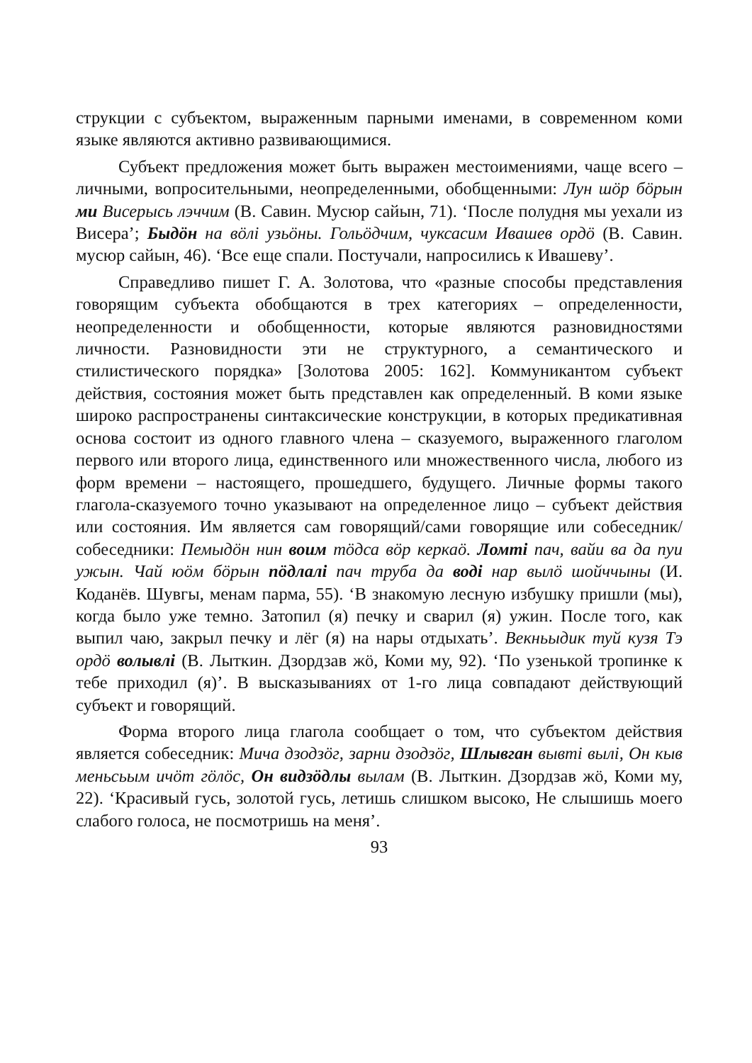струкции с субъектом, выраженным парными именами, в современном коми языке являются активно развивающимися.
Субъект предложения может быть выражен местоимениями, чаще всего – личными, вопросительными, неопределенными, обобщенными: Лун шӧр бӧрын ми Висерысь лэччим (В. Савин. Мусюр сайын, 71). ‘После полудня мы уехали из Висера’; Быдӧн на вӧлі узьӧны. Гольӧдчим, чуксасим Ивашев ордӧ (В. Савин. мусюр сайын, 46). ‘Все еще спали. Постучали, напросились к Ивашеву’.
Справедливо пишет Г. А. Золотова, что «разные способы представления говорящим субъекта обобщаются в трех категориях – определенности, неопределенности и обобщенности, которые являются разновидностями личности. Разновидности эти не структурного, а семантического и стилистического порядка» [Золотова 2005: 162]. Коммуникантом субъект действия, состояния может быть представлен как определенный. В коми языке широко распространены синтаксические конструкции, в которых предикативная основа состоит из одного главного члена – сказуемого, выраженного глаголом первого или второго лица, единственного или множественного числа, любого из форм времени – настоящего, прошедшего, будущего. Личные формы такого глагола-сказуемого точно указывают на определенное лицо – субъект действия или состояния. Им является сам говорящий/сами говорящие или собеседник/собеседники: Пемыдӧн нин воим тӧдса вӧр керкаӧ. Ломті пач, вайи ва да пуи ужын. Чай юӧм бӧрын пӧдлалі пач труба да воді нар вылӧ шойччыны (И. Коданёв. Шувгы, менам парма, 55). ‘В знакомую лесную избушку пришли (мы), когда было уже темно. Затопил (я) печку и сварил (я) ужин. После того, как выпил чаю, закрыл печку и лёг (я) на нары отдыхать’. Векньыдик туй кузя Тэ ордӧ волывлі (В. Лыткин. Дзордзав жӧ, Коми му, 92). ‘По узенькой тропинке к тебе приходил (я)’. В высказываниях от 1-го лица совпадают действующий субъект и говорящий.
Форма второго лица глагола сообщает о том, что субъектом действия является собеседник: Мича дзодзӧг, зарни дзодзӧг, Шлывган вывті вылі, Он кыв меньсьым ичӧт гӧлӧс, Он видзӧдлы вылам (В. Лыткин. Дзордзав жӧ, Коми му, 22). ‘Красивый гусь, золотой гусь, летишь слишком высоко, Не слышишь моего слабого голоса, не посмотришь на меня’.
93